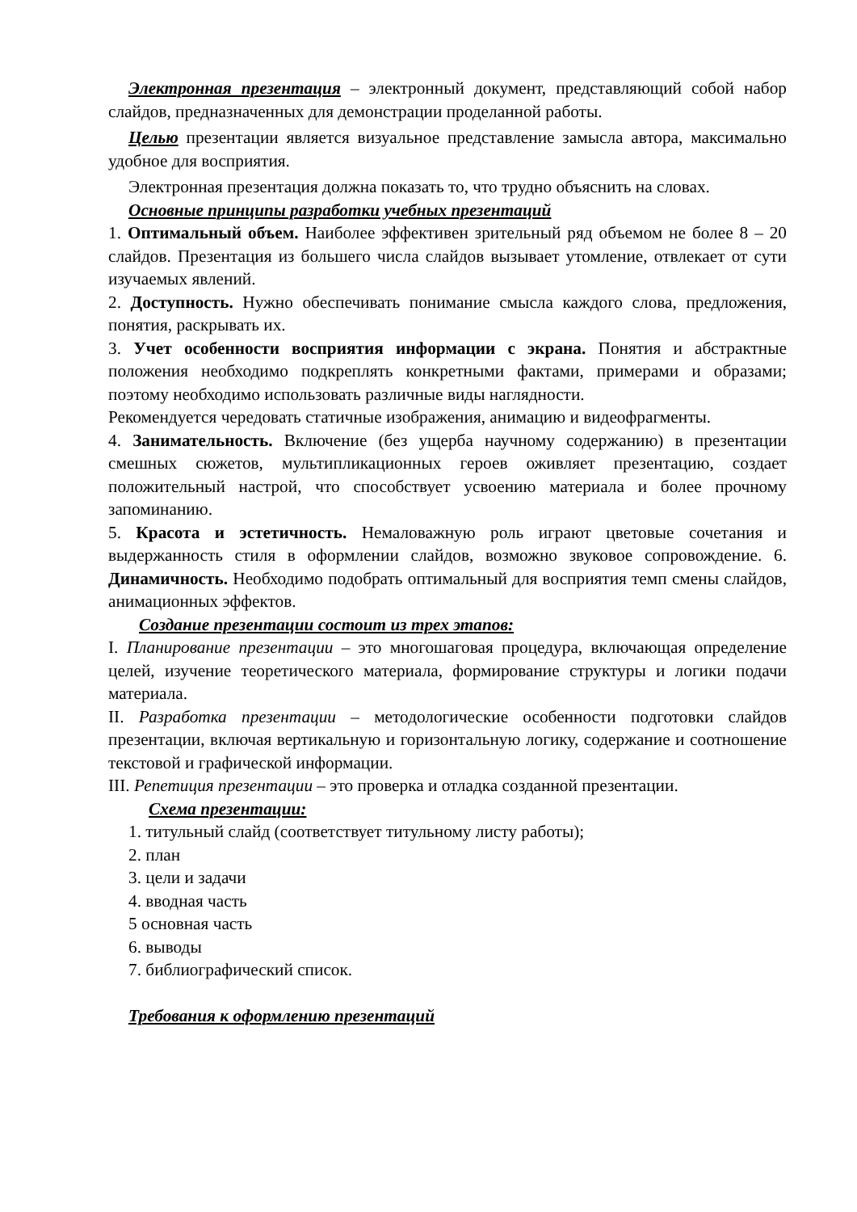Электронная презентация – электронный документ, представляющий собой набор слайдов, предназначенных для демонстрации проделанной работы.
Целью презентации является визуальное представление замысла автора, максимально удобное для восприятия.
Электронная презентация должна показать то, что трудно объяснить на словах.
Основные принципы разработки учебных презентаций
1. Оптимальный объем. Наиболее эффективен зрительный ряд объемом не более 8 – 20 слайдов. Презентация из большего числа слайдов вызывает утомление, отвлекает от сути изучаемых явлений.
2. Доступность. Нужно обеспечивать понимание смысла каждого слова, предложения, понятия, раскрывать их.
3. Учет особенности восприятия информации с экрана. Понятия и абстрактные положения необходимо подкреплять конкретными фактами, примерами и образами; поэтому необходимо использовать различные виды наглядности.
Рекомендуется чередовать статичные изображения, анимацию и видеофрагменты.
4. Занимательность. Включение (без ущерба научному содержанию) в презентации смешных сюжетов, мультипликационных героев оживляет презентацию, создает положительный настрой, что способствует усвоению материала и более прочному запоминанию.
5. Красота и эстетичность. Немаловажную роль играют цветовые сочетания и выдержанность стиля в оформлении слайдов, возможно звуковое сопровождение. 6. Динамичность. Необходимо подобрать оптимальный для восприятия темп смены слайдов, анимационных эффектов.
Создание презентации состоит из трех этапов:
I. Планирование презентации – это многошаговая процедура, включающая определение целей, изучение теоретического материала, формирование структуры и логики подачи материала.
II. Разработка презентации – методологические особенности подготовки слайдов презентации, включая вертикальную и горизонтальную логику, содержание и соотношение текстовой и графической информации.
III. Репетиция презентации – это проверка и отладка созданной презентации.
Схема презентации:
1. титульный слайд (соответствует титульному листу работы);
2. план
3. цели и задачи
4. вводная часть
5 основная часть
6. выводы
7. библиографический список.
Требования к оформлению презентаций